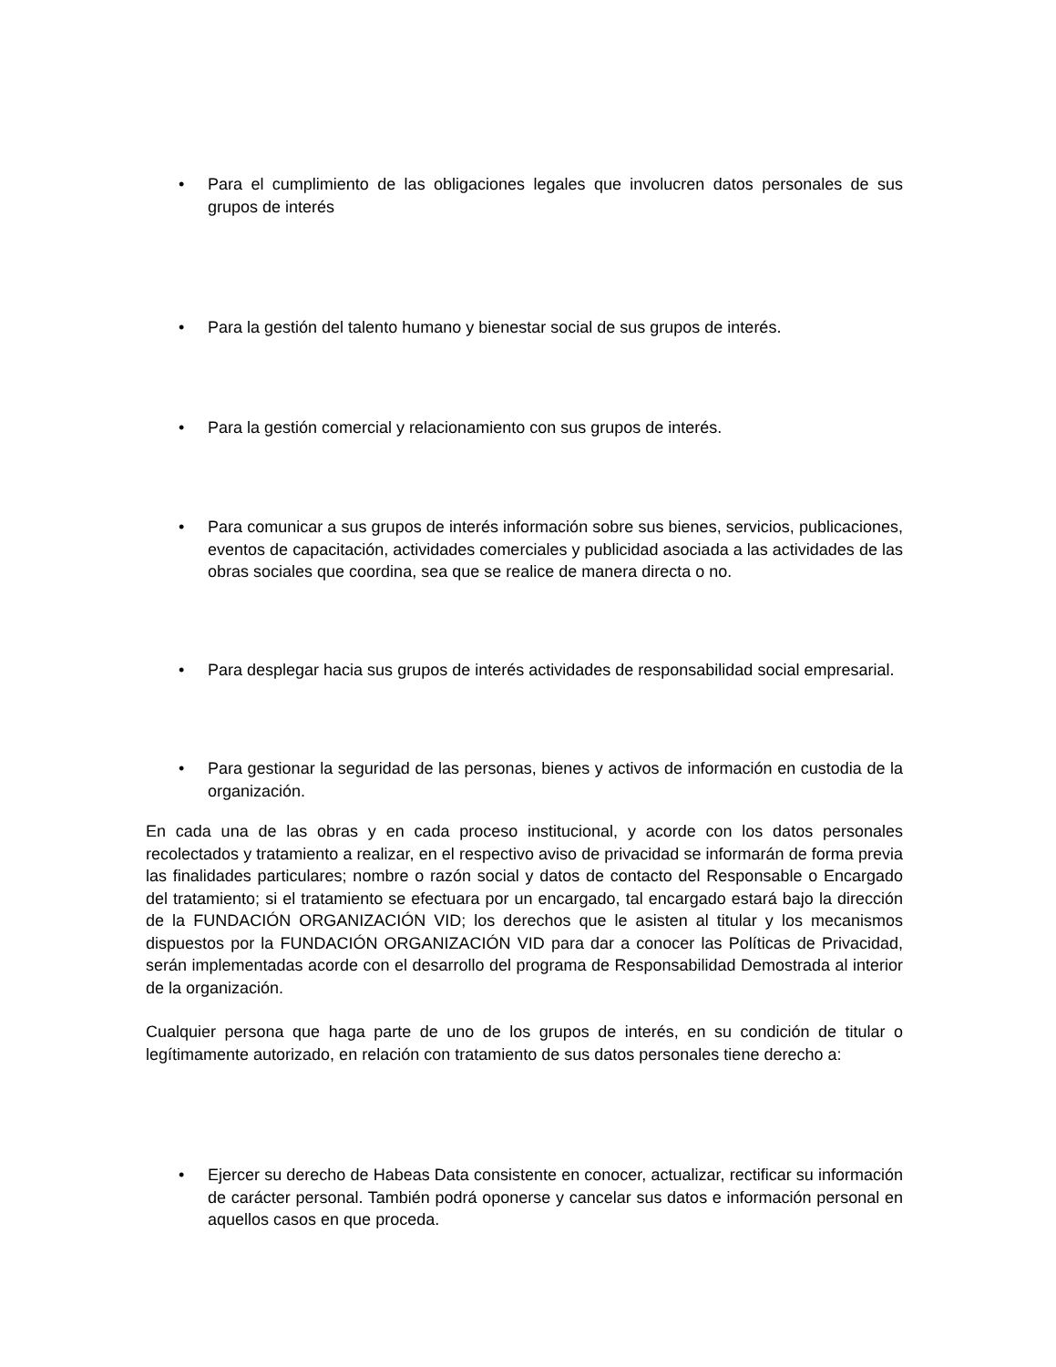• Para el cumplimiento de las obligaciones legales que involucren datos personales de sus grupos de interés
• Para la gestión del talento humano y bienestar social de sus grupos de interés.
• Para la gestión comercial y relacionamiento con sus grupos de interés.
• Para comunicar a sus grupos de interés información sobre sus bienes, servicios, publicaciones, eventos de capacitación, actividades comerciales y publicidad asociada a las actividades de las obras sociales que coordina, sea que se realice de manera directa o no.
• Para desplegar hacia sus grupos de interés actividades de responsabilidad social empresarial.
• Para gestionar la seguridad de las personas, bienes y activos de información en custodia de la organización.
En cada una de las obras y en cada proceso institucional, y acorde con los datos personales recolectados y tratamiento a realizar, en el respectivo aviso de privacidad se informarán de forma previa las finalidades particulares; nombre o razón social y datos de contacto del Responsable o Encargado del tratamiento; si el tratamiento se efectuara por un encargado, tal encargado estará bajo la dirección de la FUNDACIÓN ORGANIZACIÓN VID; los derechos que le asisten al titular y los mecanismos dispuestos por la FUNDACIÓN ORGANIZACIÓN VID para dar a conocer las Políticas de Privacidad, serán implementadas acorde con el desarrollo del programa de Responsabilidad Demostrada al interior de la organización.
Cualquier persona que haga parte de uno de los grupos de interés, en su condición de titular o legítimamente autorizado, en relación con tratamiento de sus datos personales tiene derecho a:
• Ejercer su derecho de Habeas Data consistente en conocer, actualizar, rectificar su información de carácter personal. También podrá oponerse y cancelar sus datos e información personal en aquellos casos en que proceda.